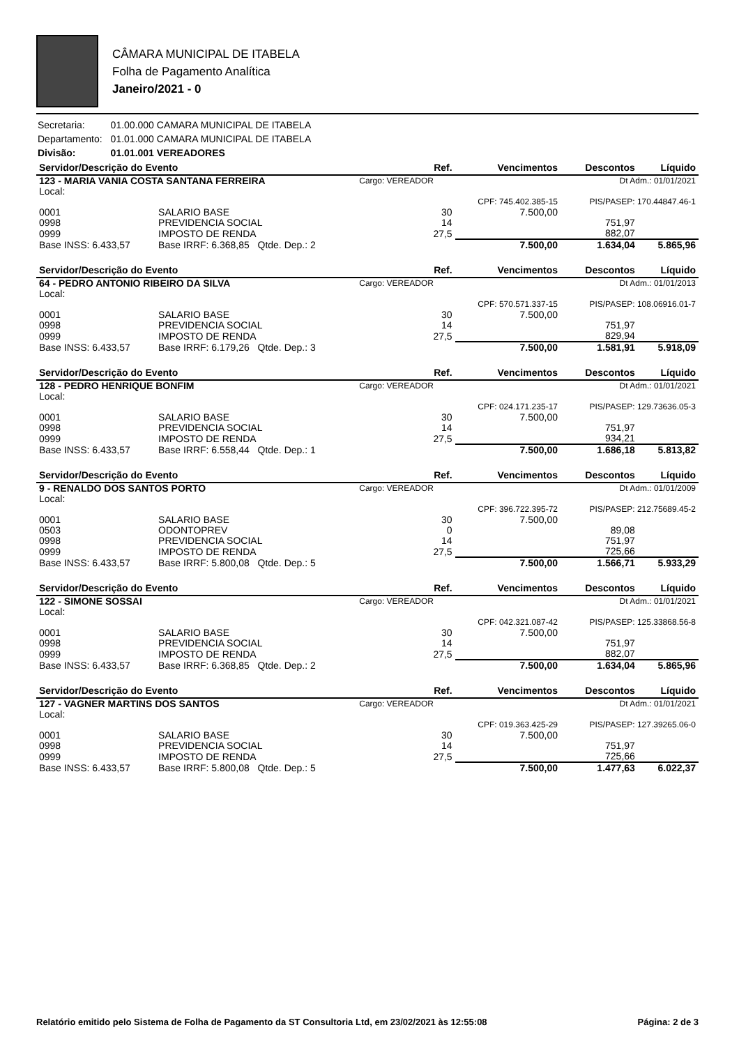CÂMARA MUNICIPAL DE ITABELA
Folha de Pagamento Analítica
Janeiro/2021 - 0
| Secretaria: | 01.00.000 CAMARA MUNICIPAL DE ITABELA |
| Departamento: | 01.01.000 CAMARA MUNICIPAL DE ITABELA |
| Divisão: | 01.01.001 VEREADORES |
| Servidor/Descrição do Evento | | | Ref. | Vencimentos | Descontos | Líquido |
| --- | --- | --- | --- | --- | --- | --- |
| 123 - MARIA VANIA COSTA SANTANA FERREIRA | | | Cargo: VEREADOR | | Dt Adm.: 01/01/2021 | |
| Local: | | | | | | |
| | | | | CPF: 745.402.385-15 | PIS/PASEP: 170.44847.46-1 | |
| 0001 | SALARIO BASE | | 30 | 7.500,00 | | |
| 0998 | PREVIDENCIA SOCIAL | | 14 | | 751,97 | |
| 0999 | IMPOSTO DE RENDA | | 27,5 | | 882,07 | |
| Base INSS: 6.433,57 | | Base IRRF: 6.368,85 Qtde. Dep.: 2 | | 7.500,00 | 1.634,04 | 5.865,96 |
| Servidor/Descrição do Evento | | | Ref. | Vencimentos | Descontos | Líquido |
| --- | --- | --- | --- | --- | --- | --- |
| 64 - PEDRO ANTONIO RIBEIRO DA SILVA | | | Cargo: VEREADOR | | Dt Adm.: 01/01/2013 | |
| Local: | | | | | | |
| | | | | CPF: 570.571.337-15 | PIS/PASEP: 108.06916.01-7 | |
| 0001 | SALARIO BASE | | 30 | 7.500,00 | | |
| 0998 | PREVIDENCIA SOCIAL | | 14 | | 751,97 | |
| 0999 | IMPOSTO DE RENDA | | 27,5 | | 829,94 | |
| Base INSS: 6.433,57 | | Base IRRF: 6.179,26 Qtde. Dep.: 3 | | 7.500,00 | 1.581,91 | 5.918,09 |
| Servidor/Descrição do Evento | | | Ref. | Vencimentos | Descontos | Líquido |
| --- | --- | --- | --- | --- | --- | --- |
| 128 - PEDRO HENRIQUE BONFIM | | | Cargo: VEREADOR | | Dt Adm.: 01/01/2021 | |
| Local: | | | | | | |
| | | | | CPF: 024.171.235-17 | PIS/PASEP: 129.73636.05-3 | |
| 0001 | SALARIO BASE | | 30 | 7.500,00 | | |
| 0998 | PREVIDENCIA SOCIAL | | 14 | | 751,97 | |
| 0999 | IMPOSTO DE RENDA | | 27,5 | | 934,21 | |
| Base INSS: 6.433,57 | | Base IRRF: 6.558,44 Qtde. Dep.: 1 | | 7.500,00 | 1.686,18 | 5.813,82 |
| Servidor/Descrição do Evento | | | Ref. | Vencimentos | Descontos | Líquido |
| --- | --- | --- | --- | --- | --- | --- |
| 9 - RENALDO DOS SANTOS PORTO | | | Cargo: VEREADOR | | Dt Adm.: 01/01/2009 | |
| Local: | | | | | | |
| | | | | CPF: 396.722.395-72 | PIS/PASEP: 212.75689.45-2 | |
| 0001 | SALARIO BASE | | 30 | 7.500,00 | | |
| 0503 | ODONTOPREV | | 0 | | 89,08 | |
| 0998 | PREVIDENCIA SOCIAL | | 14 | | 751,97 | |
| 0999 | IMPOSTO DE RENDA | | 27,5 | | 725,66 | |
| Base INSS: 6.433,57 | | Base IRRF: 5.800,08 Qtde. Dep.: 5 | | 7.500,00 | 1.566,71 | 5.933,29 |
| Servidor/Descrição do Evento | | | Ref. | Vencimentos | Descontos | Líquido |
| --- | --- | --- | --- | --- | --- | --- |
| 122 - SIMONE SOSSAI | | | Cargo: VEREADOR | | Dt Adm.: 01/01/2021 | |
| Local: | | | | | | |
| | | | | CPF: 042.321.087-42 | PIS/PASEP: 125.33868.56-8 | |
| 0001 | SALARIO BASE | | 30 | 7.500,00 | | |
| 0998 | PREVIDENCIA SOCIAL | | 14 | | 751,97 | |
| 0999 | IMPOSTO DE RENDA | | 27,5 | | 882,07 | |
| Base INSS: 6.433,57 | | Base IRRF: 6.368,85 Qtde. Dep.: 2 | | 7.500,00 | 1.634,04 | 5.865,96 |
| Servidor/Descrição do Evento | | | Ref. | Vencimentos | Descontos | Líquido |
| --- | --- | --- | --- | --- | --- | --- |
| 127 - VAGNER MARTINS DOS SANTOS | | | Cargo: VEREADOR | | Dt Adm.: 01/01/2021 | |
| Local: | | | | | | |
| | | | | CPF: 019.363.425-29 | PIS/PASEP: 127.39265.06-0 | |
| 0001 | SALARIO BASE | | 30 | 7.500,00 | | |
| 0998 | PREVIDENCIA SOCIAL | | 14 | | 751,97 | |
| 0999 | IMPOSTO DE RENDA | | 27,5 | | 725,66 | |
| Base INSS: 6.433,57 | | Base IRRF: 5.800,08 Qtde. Dep.: 5 | | 7.500,00 | 1.477,63 | 6.022,37 |
Relatório emitido pelo Sistema de Folha de Pagamento da ST Consultoria Ltd, em 23/02/2021 às 12:55:08 Página: 2 de 3